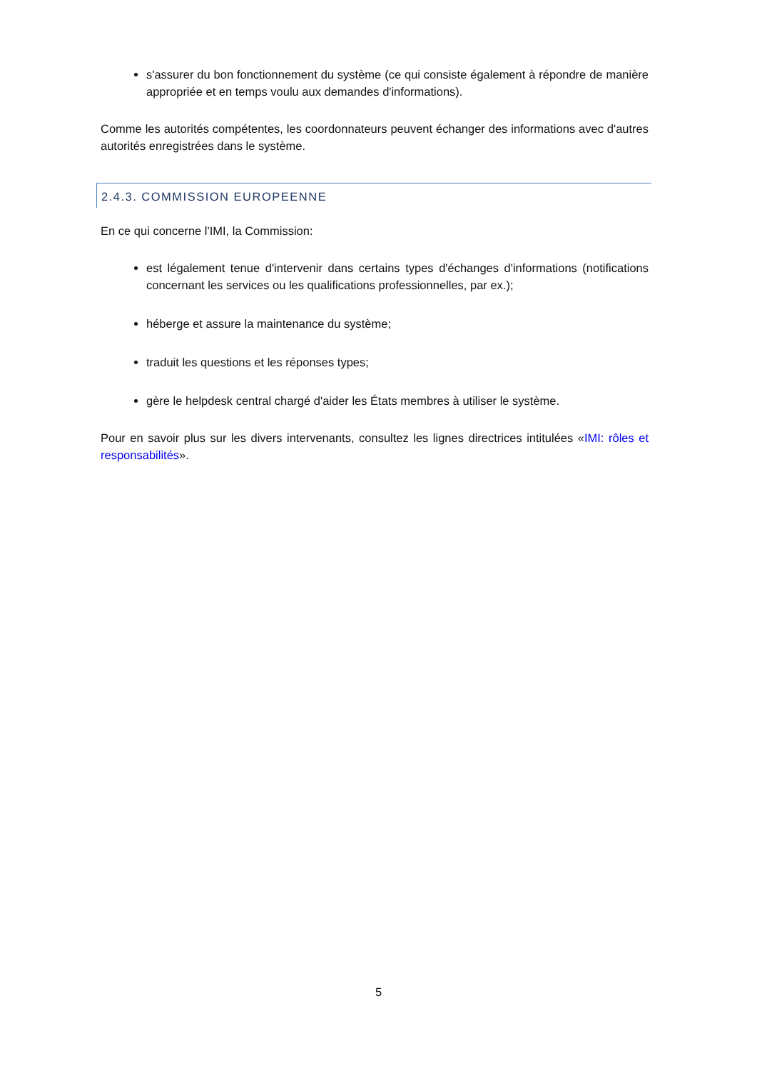s'assurer du bon fonctionnement du système (ce qui consiste également à répondre de manière appropriée et en temps voulu aux demandes d'informations).
Comme les autorités compétentes, les coordonnateurs peuvent échanger des informations avec d'autres autorités enregistrées dans le système.
2.4.3. COMMISSION EUROPEENNE
En ce qui concerne l'IMI, la Commission:
est légalement tenue d'intervenir dans certains types d'échanges d'informations (notifications concernant les services ou les qualifications professionnelles, par ex.);
héberge et assure la maintenance du système;
traduit les questions et les réponses types;
gère le helpdesk central chargé d'aider les États membres à utiliser le système.
Pour en savoir plus sur les divers intervenants, consultez les lignes directrices intitulées «IMI: rôles et responsabilités».
5